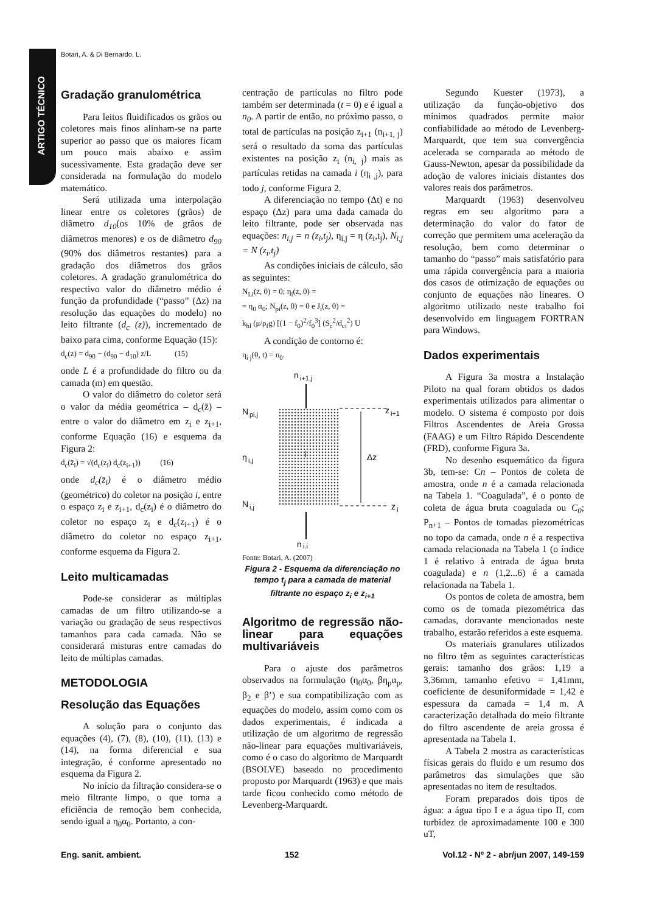Botari, A. & Di Bernardo, L.
ARTIGO TÉCNICO
Gradação granulométrica
Para leitos fluidificados os grãos ou coletores mais finos alinham-se na parte superior ao passo que os maiores ficam um pouco mais abaixo e assim sucessivamente. Esta gradação deve ser considerada na formulação do modelo matemático.
Será utilizada uma interpolação linear entre os coletores (grãos) de diâmetro d<sub>10</sub>(os 10% de grãos de diâmetros menores) e os de diâmetro d<sub>90</sub> (90% dos diâmetros restantes) para a gradação dos diâmetros dos grãos coletores. A gradação granulométrica do respectivo valor do diâmetro médio é função da profundidade (“passo” (Δz) na resolução das equações do modelo) no leito filtrante (d<sub>c</sub> (z)), incrementado de baixo para cima, conforme Equação (15):
d<sub>c</sub>(z) = d<sub>90</sub> − (d<sub>90</sub> − d<sub>10</sub>) z/L (15)
onde L é a profundidade do filtro ou da camada (m) em questão.
O valor do diâmetro do coletor será o valor da média geométrica – d<sub>c</sub>(z̄) – entre o valor do diâmetro em z<sub>i</sub> e z<sub>i+1</sub>, conforme Equação (16) e esquema da Figura 2:
d<sub>c</sub>(z̄<sub>i</sub>) = √(d<sub>c</sub>(z<sub>i</sub>) d<sub>c</sub>(z<sub>i+1</sub>)) (16)
onde d<sub>c</sub>(z̄<sub>i</sub>) é o diâmetro médio (geométrico) do coletor na posição i, entre o espaço z<sub>i</sub> e z<sub>i+1</sub>, d<sub>c</sub>(z<sub>i</sub>) é o diâmetro do coletor no espaço z<sub>i</sub> e d<sub>c</sub>(z<sub>i+1</sub>) é o diâmetro do coletor no espaço z<sub>i+1</sub>, conforme esquema da Figura 2.
Leito multicamadas
Pode-se considerar as múltiplas camadas de um filtro utilizando-se a variação ou gradação de seus respectivos tamanhos para cada camada. Não se considerará misturas entre camadas do leito de múltiplas camadas.
METODOLOGIA
Resolução das Equações
A solução para o conjunto das equações (4), (7), (8), (10), (11), (13) e (14), na forma diferencial e sua integração, é conforme apresentado no esquema da Figura 2.
No início da filtração considera-se o meio filtrante limpo, o que torna a eficiência de remoção bem conhecida, sendo igual a η<sub>0</sub>α<sub>0</sub>. Portanto, a con-
centração de partículas no filtro pode também ser determinada (t = 0) e é igual a n<sub>0</sub>. A partir de então, no próximo passo, o total de partículas na posição z<sub>i+1</sub> (n<sub>i+1, j</sub>) será o resultado da soma das partículas existentes na posição z<sub>i</sub> (n<sub>i, j</sub>) mais as partículas retidas na camada i (η<sub>i ,j</sub>), para todo j, conforme Figura 2.
A diferenciação no tempo (Δt) e no espaço (Δz) para uma dada camada do leito filtrante, pode ser observada nas equações: n<sub>i,j</sub> = n (z<sub>i</sub>,t<sub>j</sub>), η<sub>i,j</sub> = η (z<sub>i</sub>,t<sub>j</sub>), N<sub>i,j</sub> = N (z<sub>i</sub>,t<sub>j</sub>)
As condições iniciais de cálculo, são as seguintes:
N<sub>Li</sub>(z, 0) = 0; η<sub>i</sub>(z, 0) =
= η<sub>0</sub> α<sub>0</sub>; N<sub>pi</sub>(z, 0) = 0 e J<sub>i</sub>(z, 0) =
k<sub>hl</sub> (μ/ρ<sub>f</sub>g) [(1 − f<sub>0</sub>)<sup>2</sup>/f<sub>0</sub><sup>3</sup>] (S<sub>c</sub><sup>2</sup>/d<sub>ci</sub><sup>2</sup>) U
A condição de contorno é:
η<sub>i j</sub>(0, t) = n<sub>0</sub>.
n
i+1,j
N
pi,j
z
i+1
η
i,j
i
Δz
N
i,j
z
i
n
i,j
Fonte: Botari, A. (2007)
Figura 2 - Esquema da diferenciação no tempo t<sub>j</sub> para a camada de material filtrante no espaço z<sub>i</sub> e z<sub>i+1</sub>
Algoritmo de regressão não-linear para equações multivariáveis
Para o ajuste dos parâmetros observados na formulação (η<sub>0</sub>α<sub>0</sub>, βη<sub>p</sub>α<sub>p</sub>, β<sub>2</sub> e β’) e sua compatibilização com as equações do modelo, assim como com os dados experimentais, é indicada a utilização de um algoritmo de regressão não-linear para equações multivariáveis, como é o caso do algoritmo de Marquardt (BSOLVE) baseado no procedimento proposto por Marquardt (1963) e que mais tarde ficou conhecido como método de Levenberg-Marquardt.
Segundo Kuester (1973), a utilização da função-objetivo dos mínimos quadrados permite maior confiabilidade ao método de Levenberg-Marquardt, que tem sua convergência acelerada se comparada ao método de Gauss-Newton, apesar da possibilidade da adoção de valores iniciais distantes dos valores reais dos parâmetros.
Marquardt (1963) desenvolveu regras em seu algoritmo para a determinação do valor do fator de correção que permitem uma aceleração da resolução, bem como determinar o tamanho do “passo” mais satisfatório para uma rápida convergência para a maioria dos casos de otimização de equações ou conjunto de equações não lineares. O algoritmo utilizado neste trabalho foi desenvolvido em linguagem FORTRAN para Windows.
Dados experimentais
A Figura 3a mostra a Instalação Piloto na qual foram obtidos os dados experimentais utilizados para alimentar o modelo. O sistema é composto por dois Filtros Ascendentes de Areia Grossa (FAAG) e um Filtro Rápido Descendente (FRD), conforme Figura 3a.
No desenho esquemático da figura 3b, tem-se: Cn – Pontos de coleta de amostra, onde n é a camada relacionada na Tabela 1. “Coagulada”, é o ponto de coleta de água bruta coagulada ou C<sub>0</sub>; P<sub>n+1</sub> – Pontos de tomadas piezométricas no topo da camada, onde n é a respectiva camada relacionada na Tabela 1 (o índice 1 é relativo à entrada de água bruta coagulada) e n (1,2...6) é a camada relacionada na Tabela 1.
Os pontos de coleta de amostra, bem como os de tomada piezométrica das camadas, doravante mencionados neste trabalho, estarão referidos a este esquema.
Os materiais granulares utilizados no filtro têm as seguintes características gerais: tamanho dos grãos: 1,19 a 3,36mm, tamanho efetivo = 1,41mm, coeficiente de desuniformidade = 1,42 e espessura da camada = 1,4 m. A caracterização detalhada do meio filtrante do filtro ascendente de areia grossa é apresentada na Tabela 1.
A Tabela 2 mostra as características físicas gerais do fluido e um resumo dos parâmetros das simulações que são apresentadas no item de resultados.
Foram preparados dois tipos de água: a água tipo I e a água tipo II, com turbidez de aproximadamente 100 e 300 uT,
Eng. sanit. ambient. 152 Vol.12 - Nº 2 - abr/jun 2007, 149-159